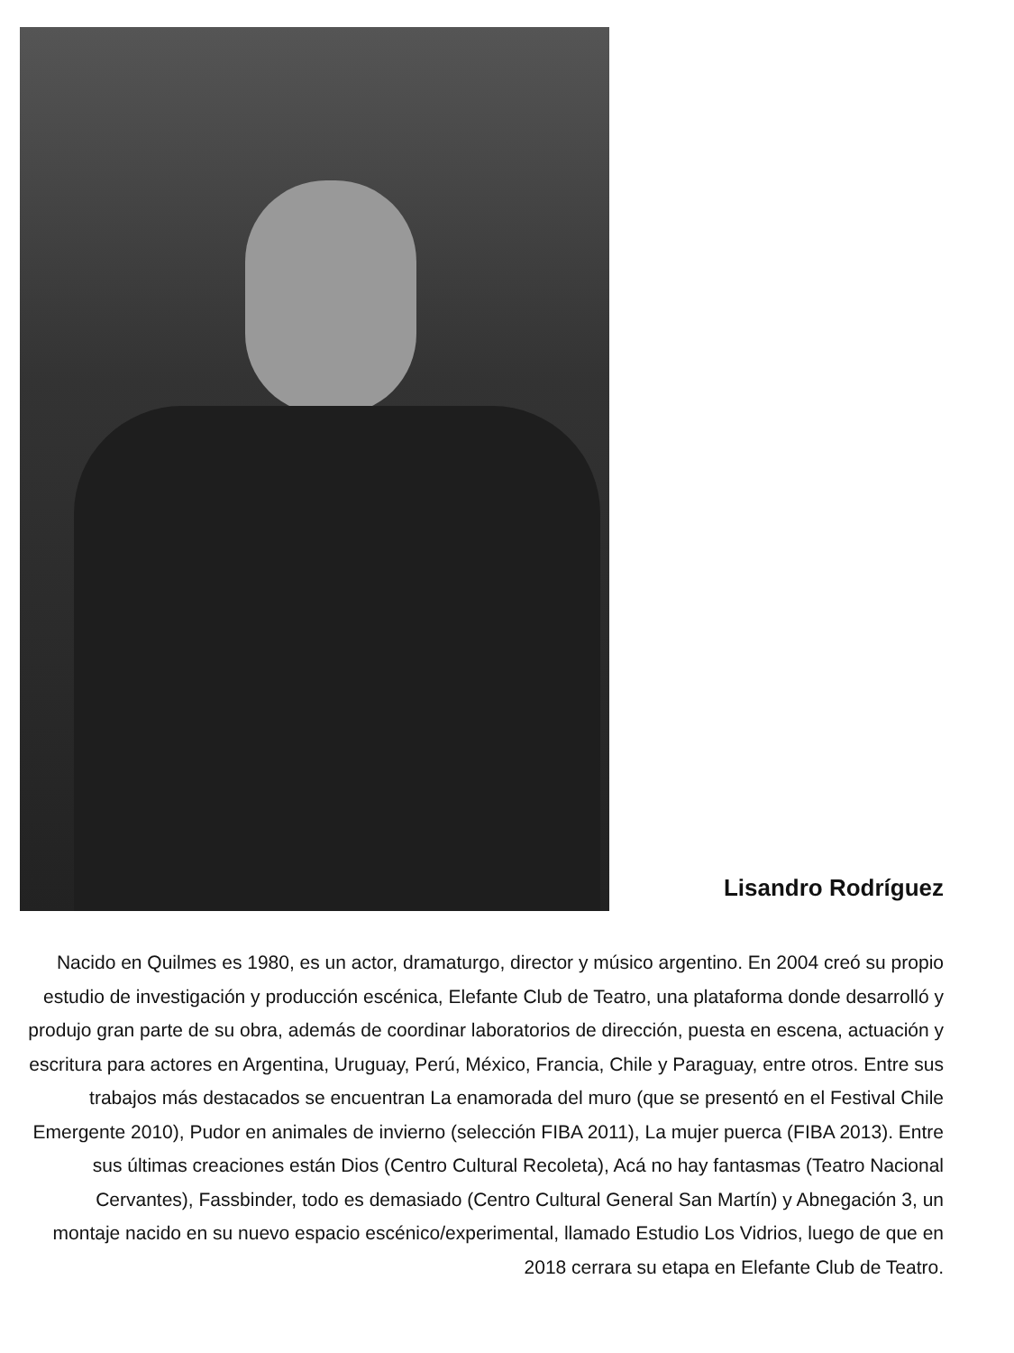Lisandro Rodríguez
Nacido en Quilmes es 1980, es un actor, dramaturgo, director y músico argentino. En 2004 creó su propio estudio de investigación y producción escénica, Elefante Club de Teatro, una plataforma donde desarrolló y produjo gran parte de su obra, además de coordinar laboratorios de dirección, puesta en escena, actuación y escritura para actores en Argentina, Uruguay, Perú, México, Francia, Chile y Paraguay, entre otros. Entre sus trabajos más destacados se encuentran La enamorada del muro (que se presentó en el Festival Chile Emergente 2010), Pudor en animales de invierno (selección FIBA 2011), La mujer puerca (FIBA 2013). Entre sus últimas creaciones están Dios (Centro Cultural Recoleta), Acá no hay fantasmas (Teatro Nacional Cervantes), Fassbinder, todo es demasiado (Centro Cultural General San Martín) y Abnegación 3, un montaje nacido en su nuevo espacio escénico/experimental, llamado Estudio Los Vidrios, luego de que en 2018 cerrara su etapa en Elefante Club de Teatro.